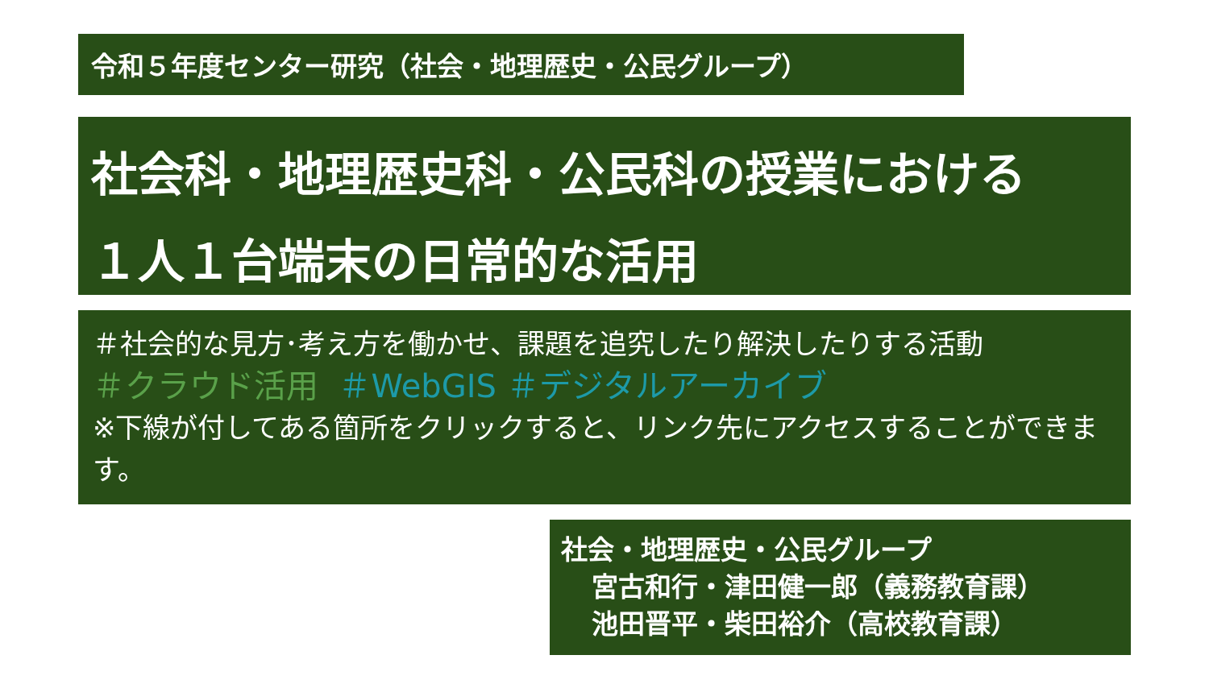令和５年度センター研究（社会・地理歴史・公民グループ）
社会科・地理歴史科・公民科の授業における
１人１台端末の日常的な活用
＃社会的な見方･考え方を働かせ、課題を追究したり解決したりする活動
＃クラウド活用 ＃WebGIS ＃デジタルアーカイブ
※下線が付してある箇所をクリックすると、リンク先にアクセスすることができます。
社会・地理歴史・公民グループ
宮古和行・津田健一郎（義務教育課）
池田晋平・柴田裕介（高校教育課）